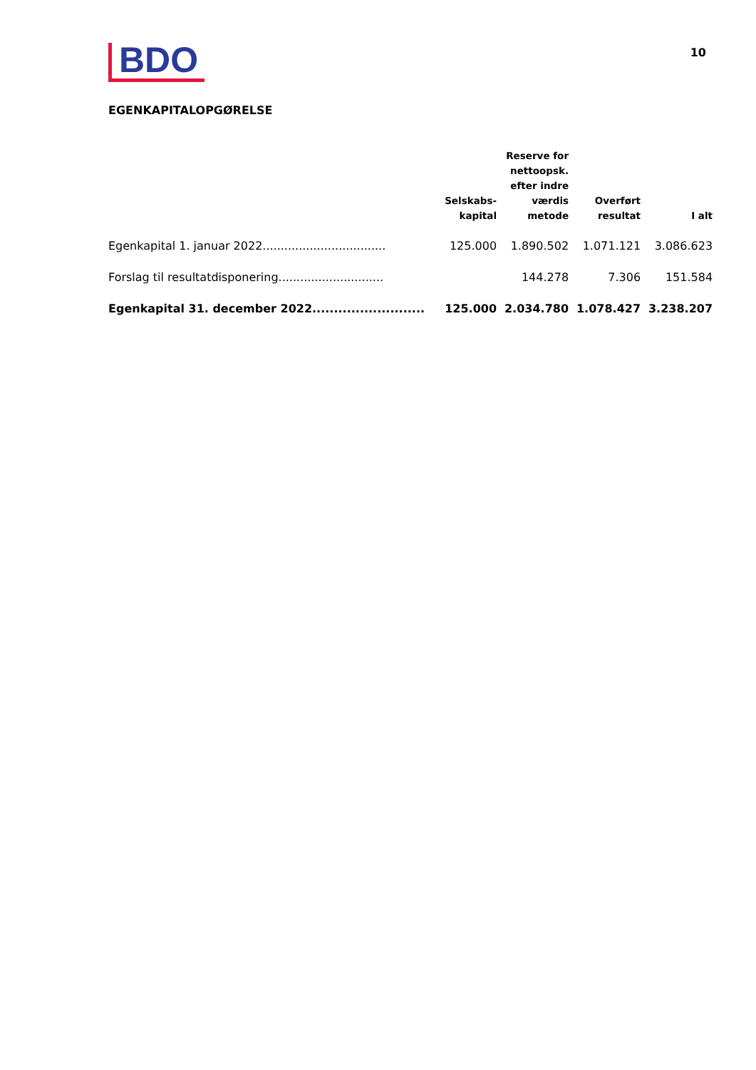BDO
10
EGENKAPITALOPGØRELSE
| | Selskabs- kapital | Reserve for nettoopsk. efter indre værdis metode | Overført resultat | I alt |
| --- | --- | --- | --- | --- |
| Egenkapital 1. januar 2022.................................. | 125.000 | 1.890.502 | 1.071.121 | 3.086.623 |
| Forslag til resultatdisponering............................. | | 144.278 | 7.306 | 151.584 |
| Egenkapital 31. december 2022.......................... | 125.000 | 2.034.780 | 1.078.427 | 3.238.207 |